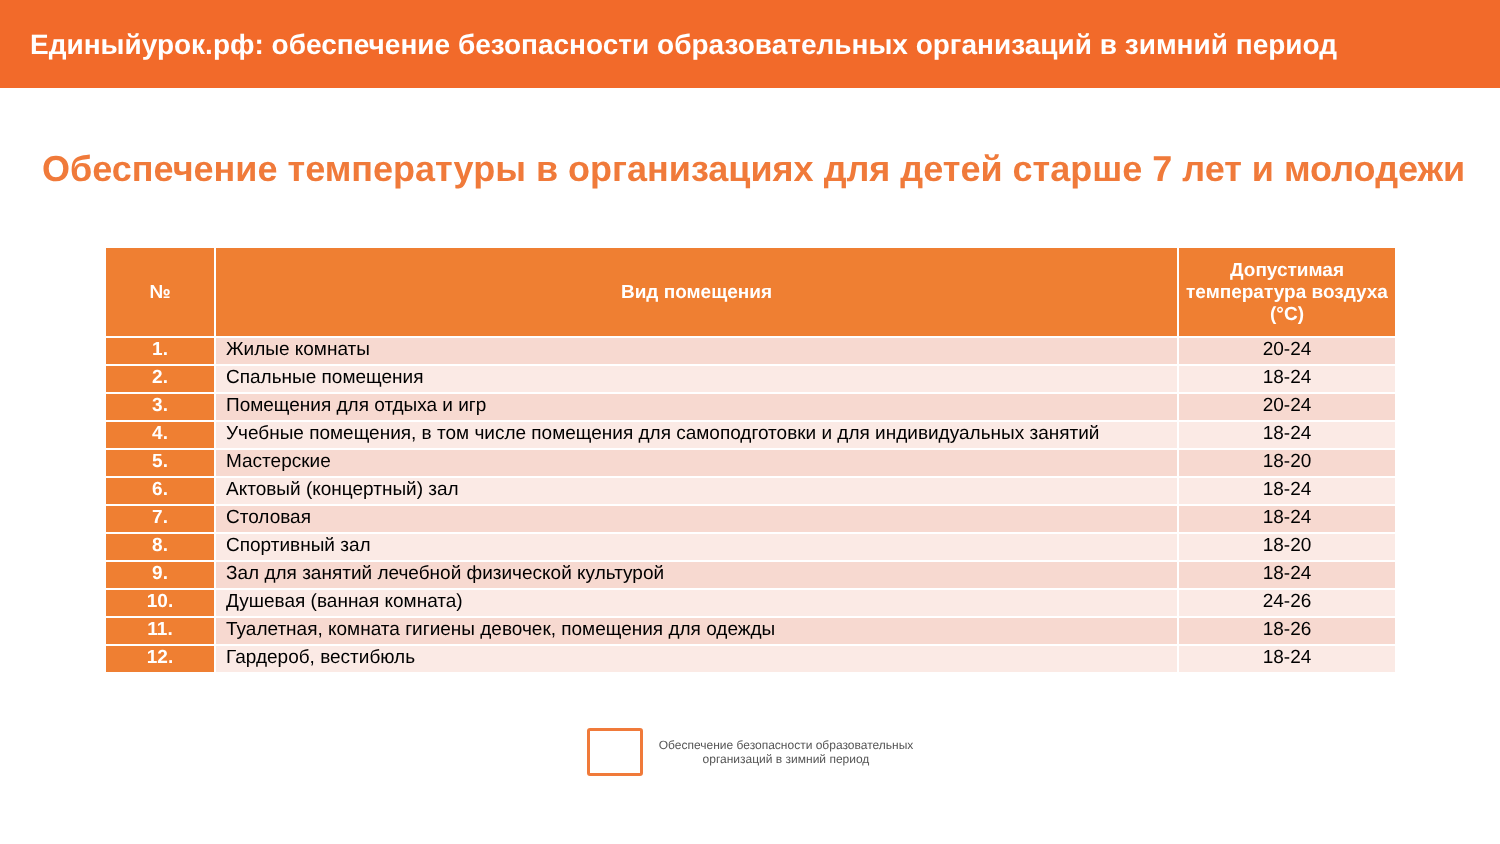Единыйурок.рф: обеспечение безопасности образовательных организаций в зимний период
Обеспечение температуры в организациях для детей старше 7 лет и молодежи
| № | Вид помещения | Допустимая температура воздуха (°С) |
| --- | --- | --- |
| 1. | Жилые комнаты | 20-24 |
| 2. | Спальные помещения | 18-24 |
| 3. | Помещения для отдыха и игр | 20-24 |
| 4. | Учебные помещения, в том числе помещения для самоподготовки и для индивидуальных занятий | 18-24 |
| 5. | Мастерские | 18-20 |
| 6. | Актовый (концертный) зал | 18-24 |
| 7. | Столовая | 18-24 |
| 8. | Спортивный зал | 18-20 |
| 9. | Зал для занятий лечебной физической культурой | 18-24 |
| 10. | Душевая (ванная комната) | 24-26 |
| 11. | Туалетная, комната гигиены девочек, помещения для одежды | 18-26 |
| 12. | Гардероб, вестибюль | 18-24 |
Обеспечение безопасности образовательных
организаций в зимний период